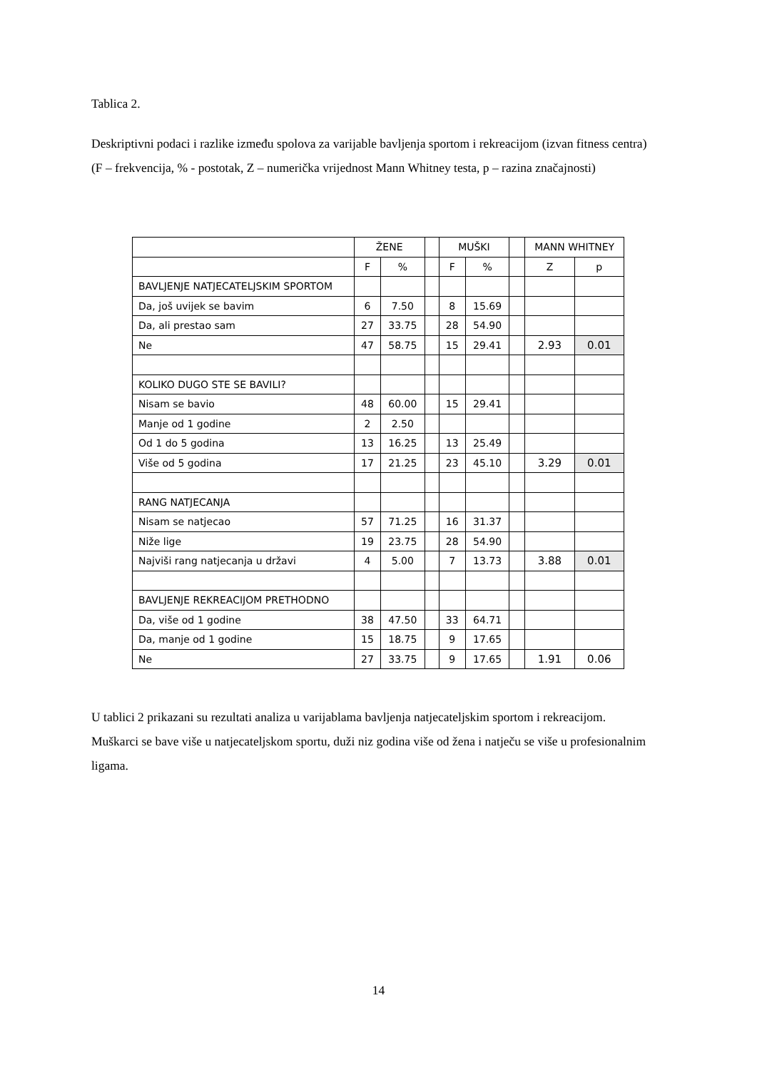Tablica 2.
Deskriptivni podaci i razlike između spolova za varijable bavljenja sportom i rekreacijom (izvan fitness centra) (F – frekvencija, % - postotak, Z – numerička vrijednost Mann Whitney testa, p – razina značajnosti)
| | ŽENE | | | MUŠKI | | | MANN WHITNEY | |
| | F | % | | F | % | | Z | p |
| BAVLJENJE NATJECATELJSKIM SPORTOM | | | | | | | | |
| Da, još uvijek se bavim | 6 | 7.50 | | 8 | 15.69 | | | |
| Da, ali prestao sam | 27 | 33.75 | | 28 | 54.90 | | | |
| Ne | 47 | 58.75 | | 15 | 29.41 | | 2.93 | 0.01 |
| KOLIKO DUGO STE SE BAVILI? | | | | | | | | |
| Nisam se bavio | 48 | 60.00 | | 15 | 29.41 | | | |
| Manje od 1 godine | 2 | 2.50 | | | | | | |
| Od 1 do 5 godina | 13 | 16.25 | | 13 | 25.49 | | | |
| Više od 5 godina | 17 | 21.25 | | 23 | 45.10 | | 3.29 | 0.01 |
| RANG NATJECANJA | | | | | | | | |
| Nisam se natjecao | 57 | 71.25 | | 16 | 31.37 | | | |
| Niže lige | 19 | 23.75 | | 28 | 54.90 | | | |
| Najviši rang natjecanja u državi | 4 | 5.00 | | 7 | 13.73 | | 3.88 | 0.01 |
| BAVLJENJE REKREACIJOM PRETHODNO | | | | | | | | |
| Da, više od 1 godine | 38 | 47.50 | | 33 | 64.71 | | | |
| Da, manje od 1 godine | 15 | 18.75 | | 9 | 17.65 | | | |
| Ne | 27 | 33.75 | | 9 | 17.65 | | 1.91 | 0.06 |
U tablici 2 prikazani su rezultati analiza u varijablama bavljenja natjecateljskim sportom i rekreacijom. Muškarci se bave više u natjecateljskom sportu, duži niz godina više od žena i natječu se više u profesionalnim ligama.
14